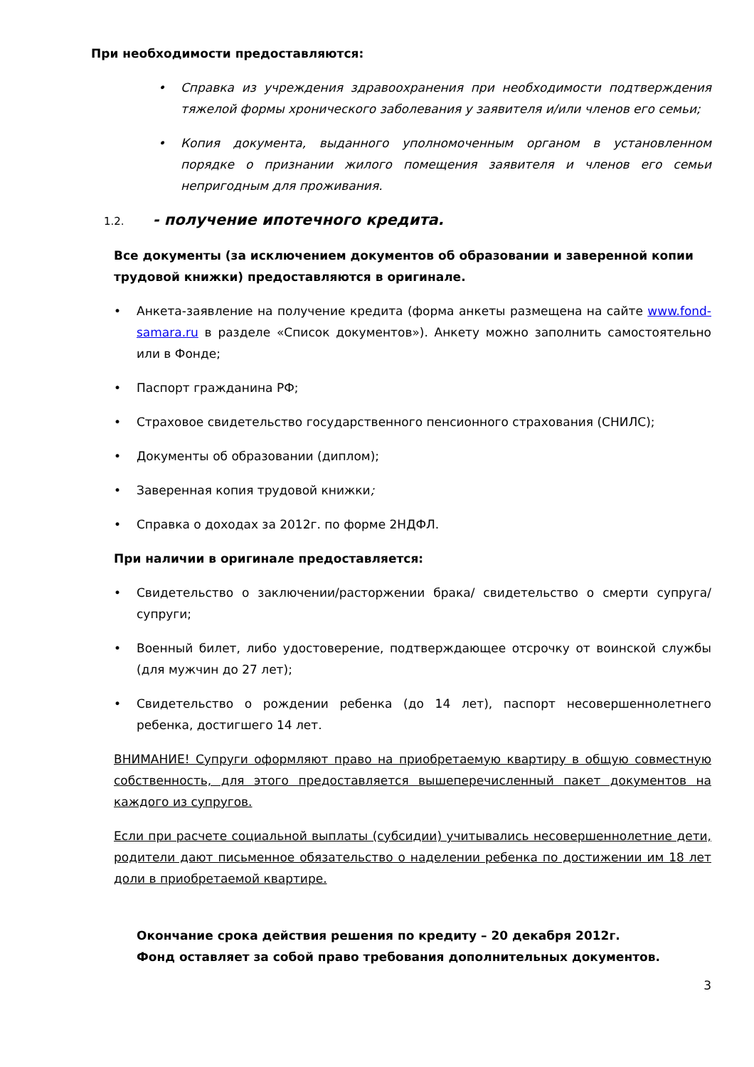При необходимости предоставляются:
• Справка из учреждения здравоохранения при необходимости подтверждения тяжелой формы хронического заболевания у заявителя и/или членов его семьи;
• Копия документа, выданного уполномоченным органом в установленном порядке о признании жилого помещения заявителя и членов его семьи непригодным для проживания.
1.2. - получение ипотечного кредита.
Все документы (за исключением документов об образовании и заверенной копии трудовой книжки) предоставляются в оригинале.
• Анкета-заявление на получение кредита (форма анкеты размещена на сайте www.fond-samara.ru в разделе «Список документов»). Анкету можно заполнить самостоятельно или в Фонде;
• Паспорт гражданина РФ;
• Страховое свидетельство государственного пенсионного страхования (СНИЛС);
• Документы об образовании (диплом);
• Заверенная копия трудовой книжки;
• Справка о доходах за 2012г. по форме 2НДФЛ.
При наличии в оригинале предоставляется:
• Свидетельство о заключении/расторжении брака/ свидетельство о смерти супруга/супруги;
• Военный билет, либо удостоверение, подтверждающее отсрочку от воинской службы (для мужчин до 27 лет);
• Свидетельство о рождении ребенка (до 14 лет), паспорт несовершеннолетнего ребенка, достигшего 14 лет.
ВНИМАНИЕ! Супруги оформляют право на приобретаемую квартиру в общую совместную собственность, для этого предоставляется вышеперечисленный пакет документов на каждого из супругов.
Если при расчете социальной выплаты (субсидии) учитывались несовершеннолетние дети, родители дают письменное обязательство о наделении ребенка по достижении им 18 лет доли в приобретаемой квартире.
Окончание срока действия решения по кредиту – 20 декабря 2012г.
Фонд оставляет за собой право требования дополнительных документов.
3